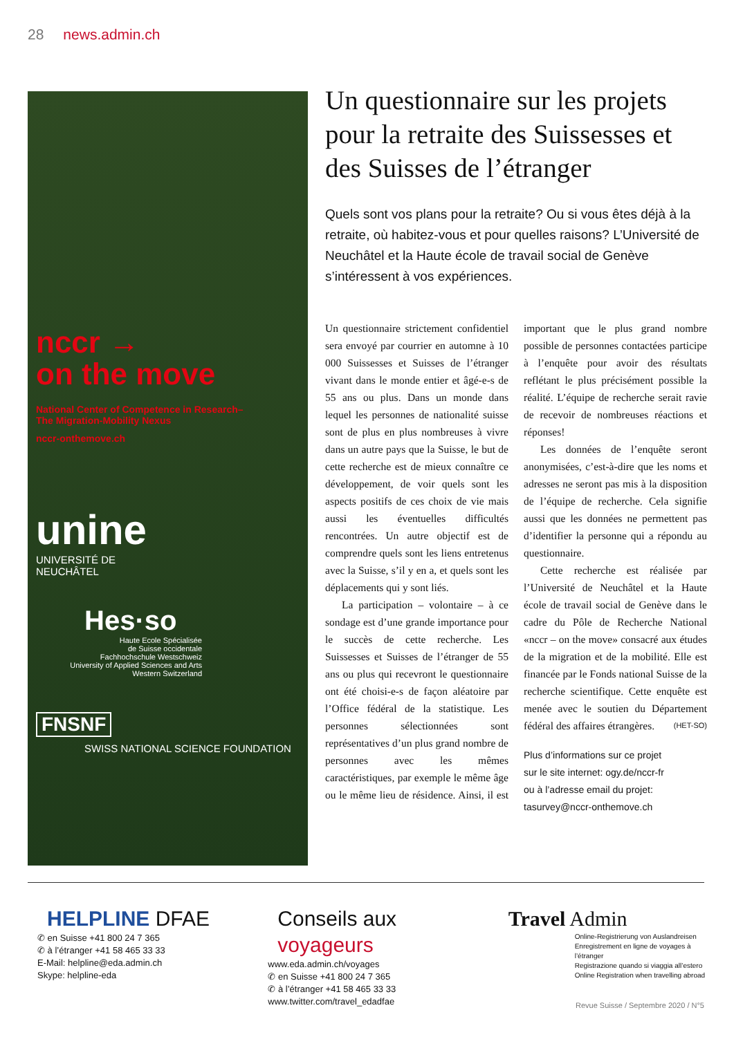28 news.admin.ch
nccr →
on the move
National Center of Competence in Research–
The Migration-Mobility Nexus
nccr-onthemove.ch
unine
UNIVERSITÉ DE
NEUCHÂTEL
Hes·so
Haute Ecole Spécialisée
de Suisse occidentale
Fachhochschule Westschweiz
University of Applied Sciences and Arts
Western Switzerland
FNSNF
SWISS NATIONAL SCIENCE FOUNDATION
Un questionnaire sur les projets pour la retraite des Suissesses et des Suisses de l’étranger
Quels sont vos plans pour la retraite? Ou si vous êtes déjà à la retraite, où habitez-vous et pour quelles raisons? L’Université de Neuchâtel et la Haute école de travail social de Genève s’intéressent à vos expériences.
Un questionnaire strictement confidentiel sera envoyé par courrier en automne à 10 000 Suissesses et Suisses de l’étranger vivant dans le monde entier et âgé-e-s de 55 ans ou plus. Dans un monde dans lequel les personnes de nationalité suisse sont de plus en plus nombreuses à vivre dans un autre pays que la Suisse, le but de cette recherche est de mieux connaître ce développement, de voir quels sont les aspects positifs de ces choix de vie mais aussi les éventuelles difficultés rencontrées. Un autre objectif est de comprendre quels sont les liens entretenus avec la Suisse, s’il y en a, et quels sont les déplacements qui y sont liés.
La participation – volontaire – à ce sondage est d’une grande importance pour le succès de cette recherche. Les Suissesses et Suisses de l’étranger de 55 ans ou plus qui recevront le questionnaire ont été choisi-e-s de façon aléatoire par l’Office fédéral de la statistique. Les personnes sélectionnées sont représentatives d’un plus grand nombre de personnes avec les mêmes caractéristiques, par exemple le même âge ou le même lieu de résidence. Ainsi, il est important que le plus grand nombre possible de personnes contactées participe à l’enquête pour avoir des résultats reflétant le plus précisément possible la réalité. L’équipe de recherche serait ravie de recevoir de nombreuses réactions et réponses!
Les données de l’enquête seront anonymisées, c’est-à-dire que les noms et adresses ne seront pas mis à la disposition de l’équipe de recherche. Cela signifie aussi que les données ne permettent pas d’identifier la personne qui a répondu au questionnaire.
Cette recherche est réalisée par l’Université de Neuchâtel et la Haute école de travail social de Genève dans le cadre du Pôle de Recherche National «nccr – on the move» consacré aux études de la migration et de la mobilité. Elle est financée par le Fonds national Suisse de la recherche scientifique. Cette enquête est menée avec le soutien du Département fédéral des affaires étrangères. (HET-SO)
Plus d’informations sur ce projet
sur le site internet: ogy.de/nccr-fr
ou à l’adresse email du projet:
tasurvey@nccr-onthemove.ch
HELPLINE DFAE
✆ en Suisse +41 800 24 7 365
✆ à l’étranger +41 58 465 33 33
E-Mail: helpline@eda.admin.ch
Skype: helpline-eda
Conseils aux voyageurs
www.eda.admin.ch/voyages
✆ en Suisse +41 800 24 7 365
✆ à l’étranger +41 58 465 33 33
www.twitter.com/travel_edadfae
Travel Admin
Online-Registrierung von Auslandreisen
Enregistrement en ligne de voyages à l’étranger
Registrazione quando si viaggia all’estero
Online Registration when travelling abroad
Revue Suisse / Septembre 2020 / N°5